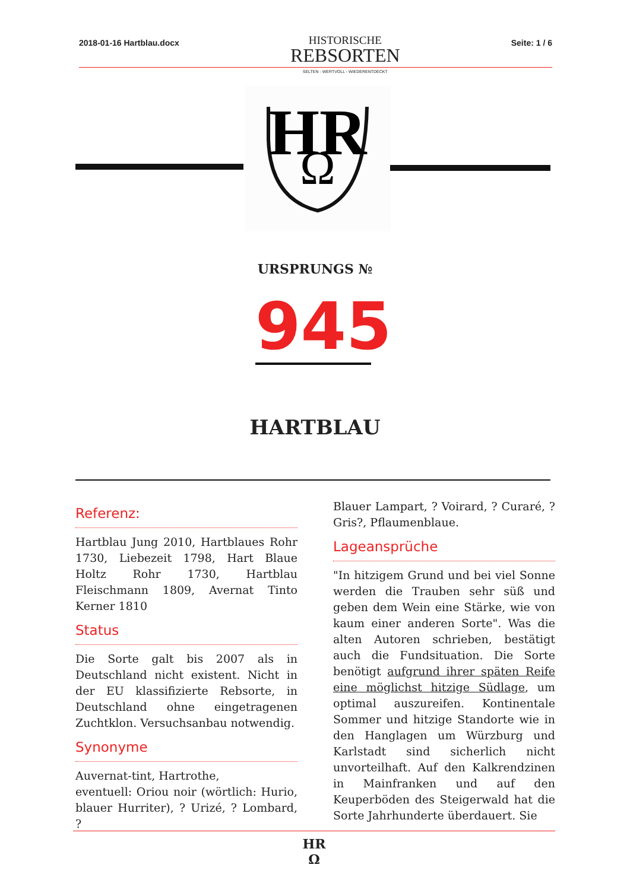2018-01-16 Hartblau.docx
HISTORISCHE
REBSORTEN
SELTEN - WERTVOLL - WIEDERENTDECKT
Seite: 1 / 6
HR
Ω
URSPRUNGS №
945
HARTBLAU
Referenz:
Hartblau Jung 2010, Hartblaues Rohr 1730, Liebezeit 1798, Hart Blaue Holtz Rohr 1730, Hartblau Fleischmann 1809, Avernat Tinto Kerner 1810
Status
Die Sorte galt bis 2007 als in Deutschland nicht existent. Nicht in der EU klassifizierte Rebsorte, in Deutschland ohne eingetragenen Zuchtklon. Versuchsanbau notwendig.
Synonyme
Auvernat-tint, Hartrothe,
eventuell: Oriou noir (wörtlich: Hurio, blauer Hurriter), ? Urizé, ? Lombard, ?
Blauer Lampart, ? Voirard, ? Curaré, ? Gris?, Pflaumenblaue.
Lageansprüche
"In hitzigem Grund und bei viel Sonne werden die Trauben sehr süß und geben dem Wein eine Stärke, wie von kaum einer anderen Sorte". Was die alten Autoren schrieben, bestätigt auch die Fundsituation. Die Sorte benötigt aufgrund ihrer späten Reife eine möglichst hitzige Südlage, um optimal auszureifen. Kontinentale Sommer und hitzige Standorte wie in den Hanglagen um Würzburg und Karlstadt sind sicherlich nicht unvorteilhaft. Auf den Kalkrendzinen in Mainfranken und auf den Keuperböden des Steigerwald hat die Sorte Jahrhunderte überdauert. Sie
HR
Ω